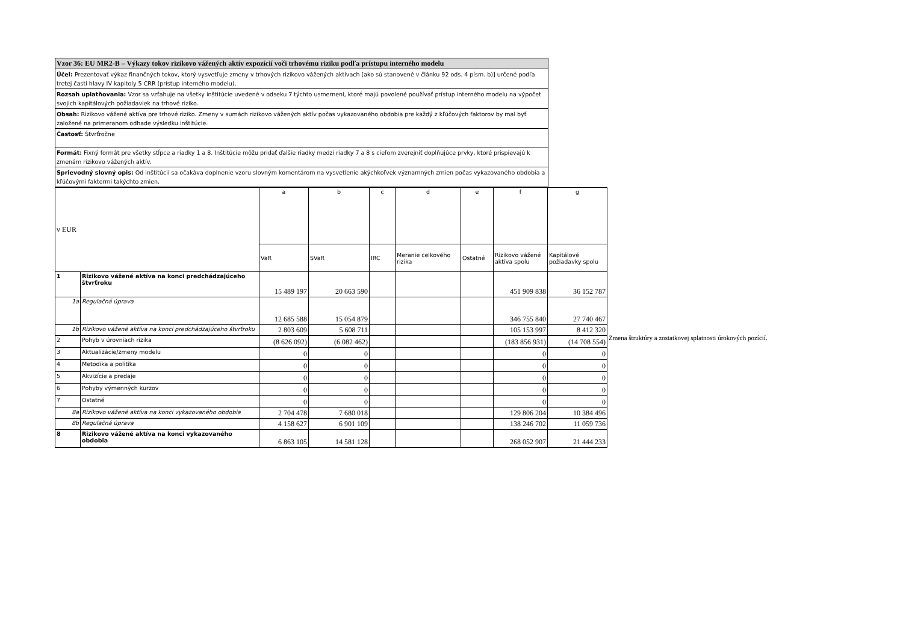Vzor 36: EU MR2-B – Výkazy tokov rizikovo vážených aktív expozícií voči trhovému riziku podľa prístupu interného modelu
Účel: Prezentovať výkaz finančných tokov, ktorý vysvetľuje zmeny v trhových rizikovo vážených aktívach [ako sú stanovené v článku 92 ods. 4 písm. b)] určené podľa tretej časti hlavy IV kapitoly 5 CRR (prístup interného modelu).
Rozsah uplatňovania: Vzor sa vzťahuje na všetky inštitúcie uvedené v odseku 7 týchto usmernení, ktoré majú povolené používať prístup interného modelu na výpočet svojich kapitálových požiadaviek na trhové riziko.
Obsah: Rizikovo vážené aktíva pre trhové riziko. Zmeny v sumách rizikovo vážených aktív počas vykazovaného obdobia pre každý z kľúčových faktorov by mal byť založené na primeranom odhade výsledku inštitúcie.
Častosť: Štvrťročne
Formát: Fixný formát pre všetky stĺpce a riadky 1 a 8. Inštitúcie môžu pridať ďalšie riadky medzi riadky 7 a 8 s cieľom zverejniť doplňujúce prvky, ktoré prispievajú k zmenám rizikovo vážených aktív.
Sprievodný slovný opis: Od inštitúcií sa očakáva doplnenie vzoru slovným komentárom na vysvetlenie akýchkoľvek významných zmien počas vykazovaného obdobia a kľúčovými faktormi takýchto zmien.
| v EUR | | a | b | c | d | e | f | g |
| | | VaR | SVaR | IRC | Meranie celkového rizika | Ostatné | Rizikovo vážené aktíva spolu | Kapitálové požiadavky spolu |
| 1 | Rizikovo vážené aktíva na konci predchádzajúceho štvrťroku | 15 489 197 | 20 663 590 | | | | 451 909 838 | 36 152 787 |
| 1a | Regulačná úprava | 12 685 588 | 15 054 879 | | | | 346 755 840 | 27 740 467 |
| 1b | Rizikovo vážené aktíva na konci predchádzajúceho štvrťroku | 2 803 609 | 5 608 711 | | | | 105 153 997 | 8 412 320 |
| 2 | Pohyb v úrovniach rizika | (8 626 092) | (6 082 462) | | | | (183 856 931) | (14 708 554) |
| 3 | Aktualizácie/zmeny modelu | 0 | 0 | | | | 0 | 0 |
| 4 | Metodika a politika | 0 | 0 | | | | 0 | 0 |
| 5 | Akvizície a predaje | 0 | 0 | | | | 0 | 0 |
| 6 | Pohyby výmenných kurzov | 0 | 0 | | | | 0 | 0 |
| 7 | Ostatné | 0 | 0 | | | | 0 | 0 |
| 8a | Rizikovo vážené aktíva na konci vykazovaného obdobia | 2 704 478 | 7 680 018 | | | | 129 806 204 | 10 384 496 |
| 8b | Regulačná úprava | 4 158 627 | 6 901 109 | | | | 138 246 702 | 11 059 736 |
| 8 | Rizikovo vážené aktíva na konci vykazovaného obdobia | 6 863 105 | 14 581 128 | | | | 268 052 907 | 21 444 233 |
Zmena štruktúry a zostatkovej splatnosti úrokových pozícií.